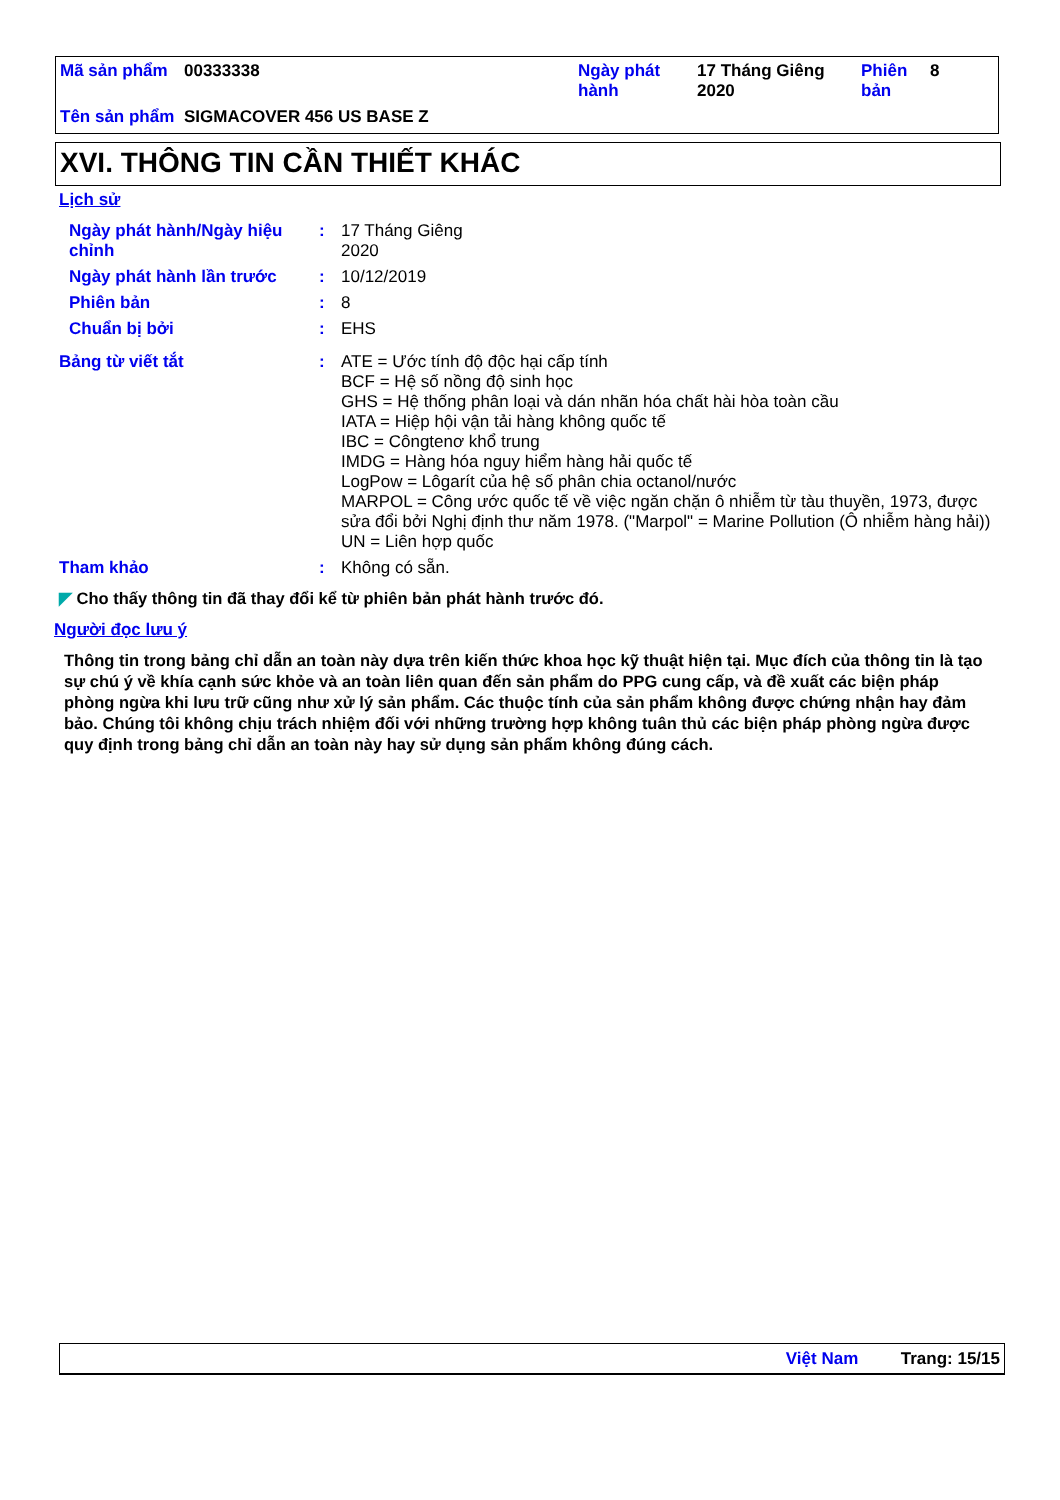| Mã sản phẩm | 00333338 | Ngày phát hành | 17 Tháng Giêng 2020 | Phiên bản | 8 |
| Tên sản phẩm | SIGMACOVER 456 US BASE Z | | | | |
XVI. THÔNG TIN CẦN THIẾT KHÁC
Lịch sử
| Ngày phát hành/Ngày hiệu chỉnh | : | 17 Tháng Giêng 2020 |
| Ngày phát hành lần trước | : | 10/12/2019 |
| Phiên bản | : | 8 |
| Chuẩn bị bởi | : | EHS |
| Bảng từ viết tắt | : | ATE = Ước tính độ độc hại cấp tính BCF = Hệ số nồng độ sinh học GHS = Hệ thống phân loại và dán nhãn hóa chất hài hòa toàn cầu IATA = Hiệp hội vận tải hàng không quốc tế IBC = Côngtenơ khổ trung IMDG = Hàng hóa nguy hiểm hàng hải quốc tế LogPow = Lôgarít của hệ số phân chia octanol/nước MARPOL = Công ước quốc tế về việc ngăn chặn ô nhiễm từ tàu thuyền, 1973, được sửa đổi bởi Nghị định thư năm 1978. ("Marpol" = Marine Pollution (Ô nhiễm hàng hải)) UN = Liên hợp quốc |
| Tham khảo | : | Không có sẵn. |
◤ Cho thấy thông tin đã thay đổi kể từ phiên bản phát hành trước đó.
Người đọc lưu ý
Thông tin trong bảng chỉ dẫn an toàn này dựa trên kiến thức khoa học kỹ thuật hiện tại. Mục đích của thông tin là tạo sự chú ý về khía cạnh sức khỏe và an toàn liên quan đến sản phẩm do PPG cung cấp, và đề xuất các biện pháp phòng ngừa khi lưu trữ cũng như xử lý sản phẩm. Các thuộc tính của sản phẩm không được chứng nhận hay đảm bảo. Chúng tôi không chịu trách nhiệm đối với những trường hợp không tuân thủ các biện pháp phòng ngừa được quy định trong bảng chỉ dẫn an toàn này hay sử dụng sản phẩm không đúng cách.
Việt Nam Trang: 15/15